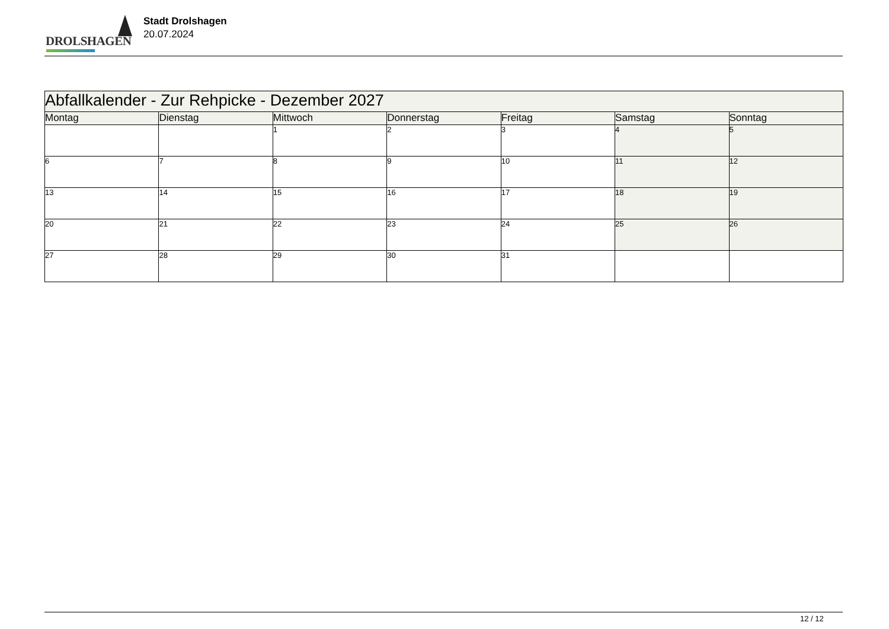DROLSHAGEN
Stadt Drolshagen
20.07.2024
| Abfallkalender - Zur Rehpicke - Dezember 2027 | | | | | | |
| Montag | Dienstag | Mittwoch | Donnerstag | Freitag | Samstag | Sonntag |
| | | 1 | 2 | 3 | 4 | 5 |
| 6 | 7 | 8 | 9 | 10 | 11 | 12 |
| 13 | 14 | 15 | 16 | 17 | 18 | 19 |
| 20 | 21 | 22 | 23 | 24 | 25 | 26 |
| 27 | 28 | 29 | 30 | 31 | | |
12 / 12